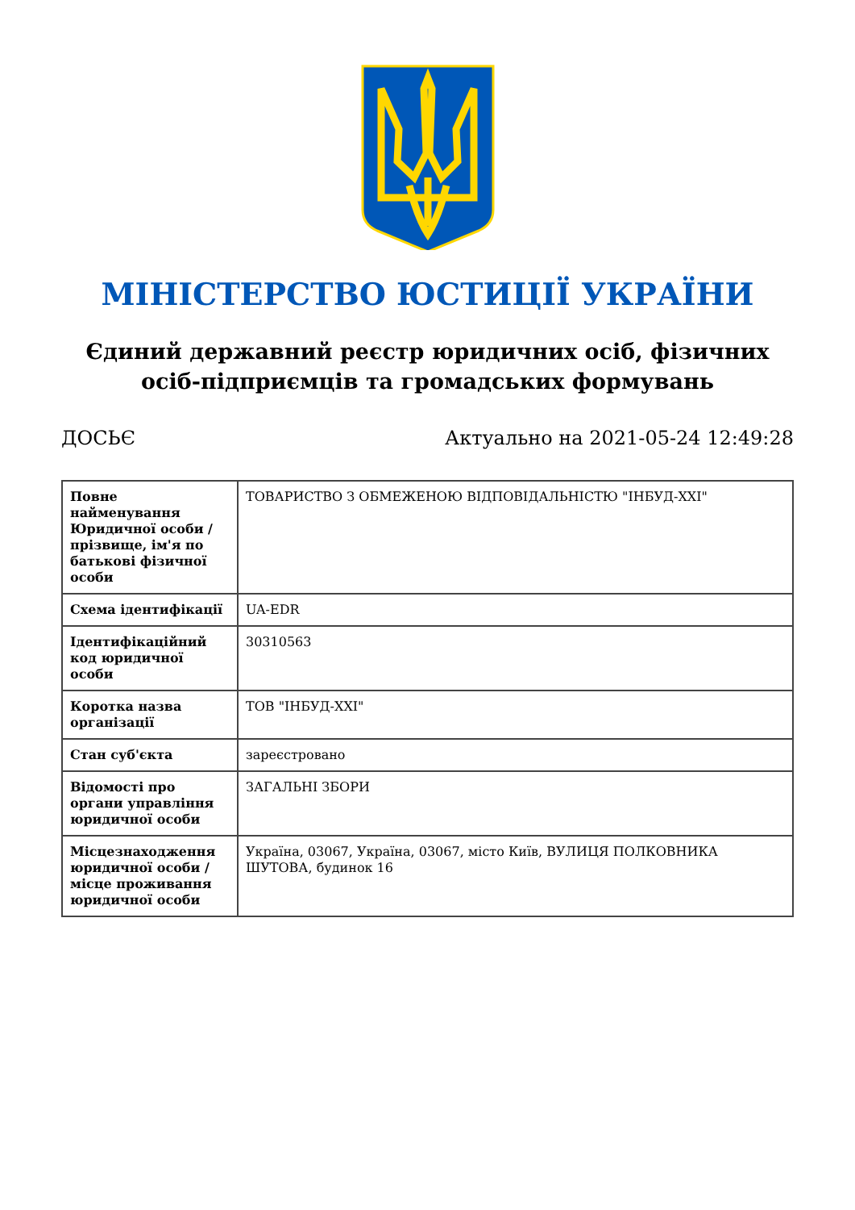МІНІСТЕРСТВО ЮСТИЦІЇ УКРАЇНИ
Єдиний державний реєстр юридичних осіб, фізичних осіб-підприємців та громадських формувань
ДОСЬЄ Актуально на 2021-05-24 12:49:28
| Повне найменування Юридичної особи / прізвище, ім'я по батькові фізичної особи | ТОВАРИСТВО З ОБМЕЖЕНОЮ ВІДПОВІДАЛЬНІСТЮ "ІНБУД-XXI" |
| Схема ідентифікації | UA-EDR |
| Ідентифікаційний код юридичної особи | 30310563 |
| Коротка назва організації | ТОВ "ІНБУД-XXI" |
| Стан суб'єкта | зареєстровано |
| Відомості про органи управління юридичної особи | ЗАГАЛЬНІ ЗБОРИ |
| Місцезнаходження юридичної особи / місце проживання юридичної особи | Україна, 03067, Україна, 03067, місто Київ, ВУЛИЦЯ ПОЛКОВНИКА ШУТОВА, будинок 16 |